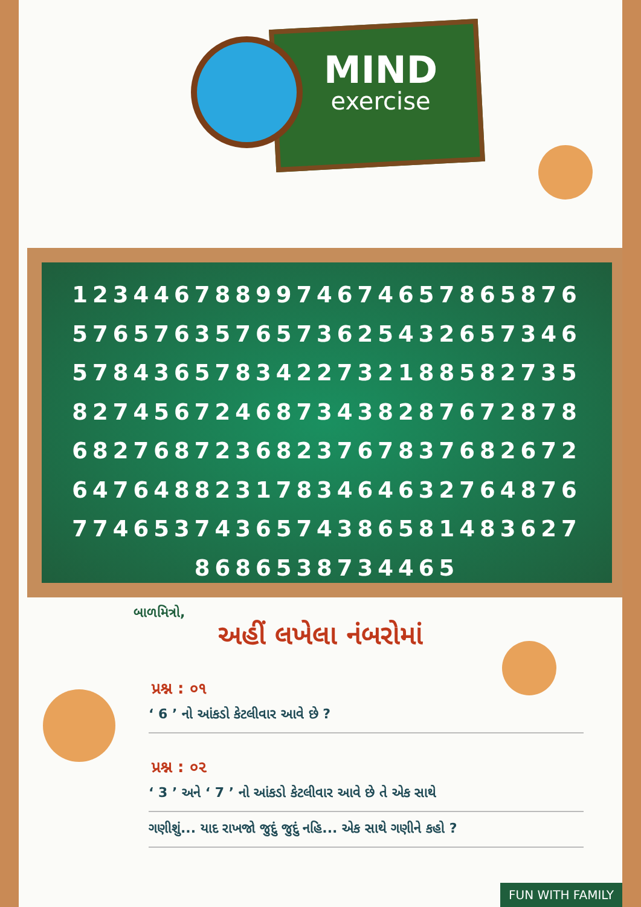MIND
exercise
1234467889974674657865876
5765763576573625432657346
5784365783422732188582735
8274567246873438287672878
6827687236823767837682672
6476488231783464632764876
7746537436574386581483627
8686538734465
બાળમિત્રો,
અહીં લખેલા નંબરોમાં
પ્રશ્ન : ૦૧
‘ 6 ’ નો આંકડો કેટલીવાર આવે છે ?
પ્રશ્ન : ૦૨
‘ 3 ’ અને ‘ 7 ’ નો આંકડો કેટલીવાર આવે છે તે એક સાથે
ગણીશું... યાદ રાખજો જુદું જુદું નહિ... એક સાથે ગણીને કહો ?
FUN WITH FAMILY